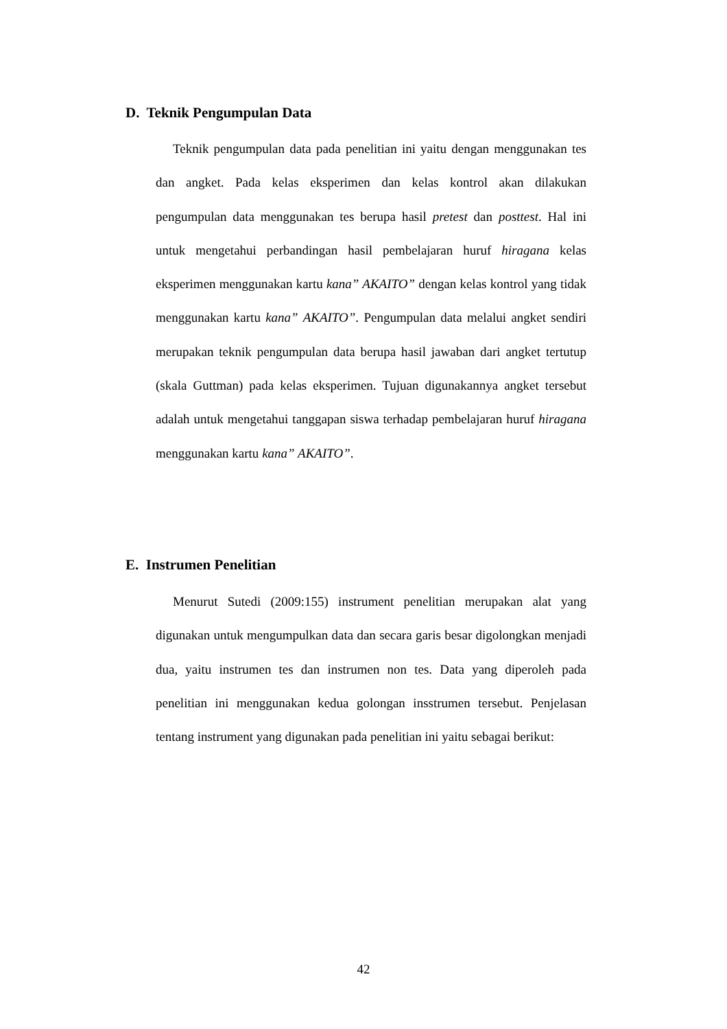D. Teknik Pengumpulan Data
Teknik pengumpulan data pada penelitian ini yaitu dengan menggunakan tes dan angket. Pada kelas eksperimen dan kelas kontrol akan dilakukan pengumpulan data menggunakan tes berupa hasil pretest dan posttest. Hal ini untuk mengetahui perbandingan hasil pembelajaran huruf hiragana kelas eksperimen menggunakan kartu kana” AKAITO” dengan kelas kontrol yang tidak menggunakan kartu kana” AKAITO”. Pengumpulan data melalui angket sendiri merupakan teknik pengumpulan data berupa hasil jawaban dari angket tertutup (skala Guttman) pada kelas eksperimen. Tujuan digunakannya angket tersebut adalah untuk mengetahui tanggapan siswa terhadap pembelajaran huruf hiragana menggunakan kartu kana” AKAITO”.
E. Instrumen Penelitian
Menurut Sutedi (2009:155) instrument penelitian merupakan alat yang digunakan untuk mengumpulkan data dan secara garis besar digolongkan menjadi dua, yaitu instrumen tes dan instrumen non tes. Data yang diperoleh pada penelitian ini menggunakan kedua golongan insstrumen tersebut. Penjelasan tentang instrument yang digunakan pada penelitian ini yaitu sebagai berikut:
42